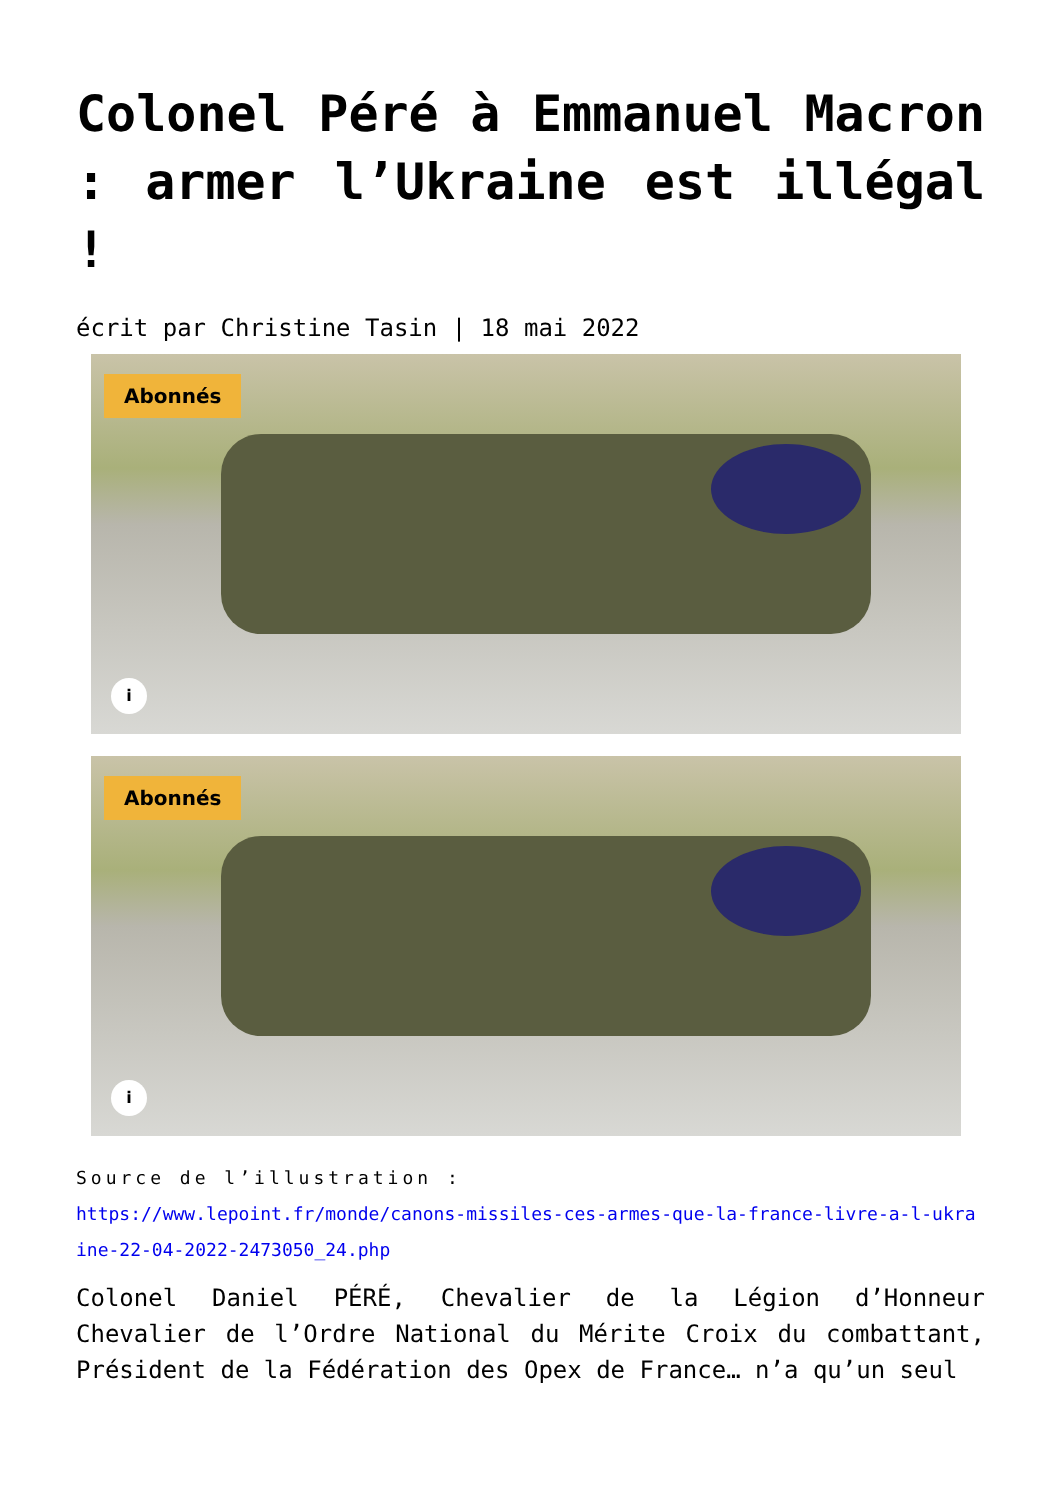Colonel Péré à Emmanuel Macron : armer l’Ukraine est illégal !
écrit par Christine Tasin | 18 mai 2022
Abonnés
i
Abonnés
i
Source de l’illustration :
https://www.lepoint.fr/monde/canons-missiles-ces-armes-que-la-france-livre-a-l-ukraine-22-04-2022-2473050_24.php
Colonel Daniel PÉRÉ, Chevalier de la Légion d’Honneur Chevalier de l’Ordre National du Mérite Croix du combattant, Président de la Fédération des Opex de France… n’a qu’un seul